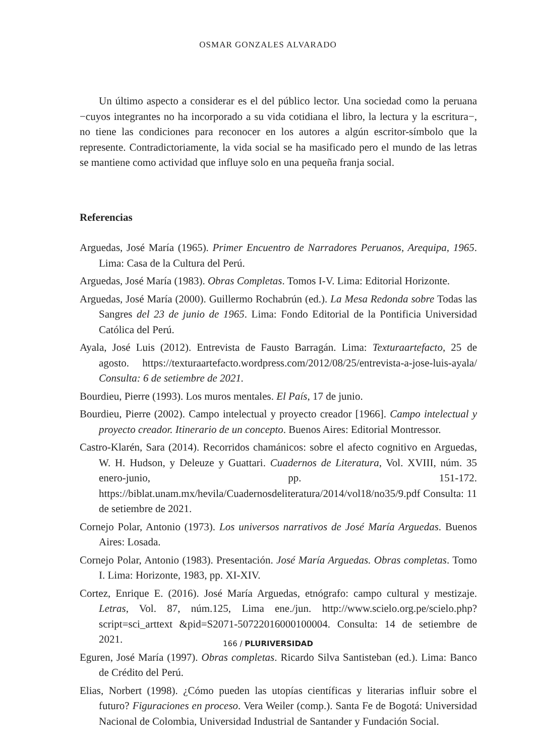OSMAR GONZALES ALVARADO
Un último aspecto a considerar es el del público lector. Una sociedad como la peruana −cuyos integrantes no ha incorporado a su vida cotidiana el libro, la lectura y la escritura−, no tiene las condiciones para reconocer en los autores a algún escritor-símbolo que la represente. Contradictoriamente, la vida social se ha masificado pero el mundo de las letras se mantiene como actividad que influye solo en una pequeña franja social.
Referencias
Arguedas, José María (1965). Primer Encuentro de Narradores Peruanos, Arequipa, 1965. Lima: Casa de la Cultura del Perú.
Arguedas, José María (1983). Obras Completas. Tomos I-V. Lima: Editorial Horizonte.
Arguedas, José María (2000). Guillermo Rochabrún (ed.). La Mesa Redonda sobre Todas las Sangres del 23 de junio de 1965. Lima: Fondo Editorial de la Pontificia Universidad Católica del Perú.
Ayala, José Luis (2012). Entrevista de Fausto Barragán. Lima: Texturaartefacto, 25 de agosto. https://texturaartefacto.wordpress.com/2012/08/25/entrevista-a-jose-luis-ayala/ Consulta: 6 de setiembre de 2021.
Bourdieu, Pierre (1993). Los muros mentales. El País, 17 de junio.
Bourdieu, Pierre (2002). Campo intelectual y proyecto creador [1966]. Campo intelectual y proyecto creador. Itinerario de un concepto. Buenos Aires: Editorial Montressor.
Castro-Klarén, Sara (2014). Recorridos chamánicos: sobre el afecto cognitivo en Arguedas, W. H. Hudson, y Deleuze y Guattari. Cuadernos de Literatura, Vol. XVIII, núm. 35 enero-junio, pp. 151-172. https://biblat.unam.mx/hevila/Cuadernosdeliteratura/2014/vol18/no35/9.pdf Consulta: 11 de setiembre de 2021.
Cornejo Polar, Antonio (1973). Los universos narrativos de José María Arguedas. Buenos Aires: Losada.
Cornejo Polar, Antonio (1983). Presentación. José María Arguedas. Obras completas. Tomo I. Lima: Horizonte, 1983, pp. XI-XIV.
Cortez, Enrique E. (2016). José María Arguedas, etnógrafo: campo cultural y mestizaje. Letras, Vol. 87, núm.125, Lima ene./jun. http://www.scielo.org.pe/scielo.php?script=sci_arttext &pid=S2071-50722016000100004. Consulta: 14 de setiembre de 2021.
Eguren, José María (1997). Obras completas. Ricardo Silva Santisteban (ed.). Lima: Banco de Crédito del Perú.
Elias, Norbert (1998). ¿Cómo pueden las utopías científicas y literarias influir sobre el futuro? Figuraciones en proceso. Vera Weiler (comp.). Santa Fe de Bogotá: Universidad Nacional de Colombia, Universidad Industrial de Santander y Fundación Social.
166 / PLURIVERSIDAD